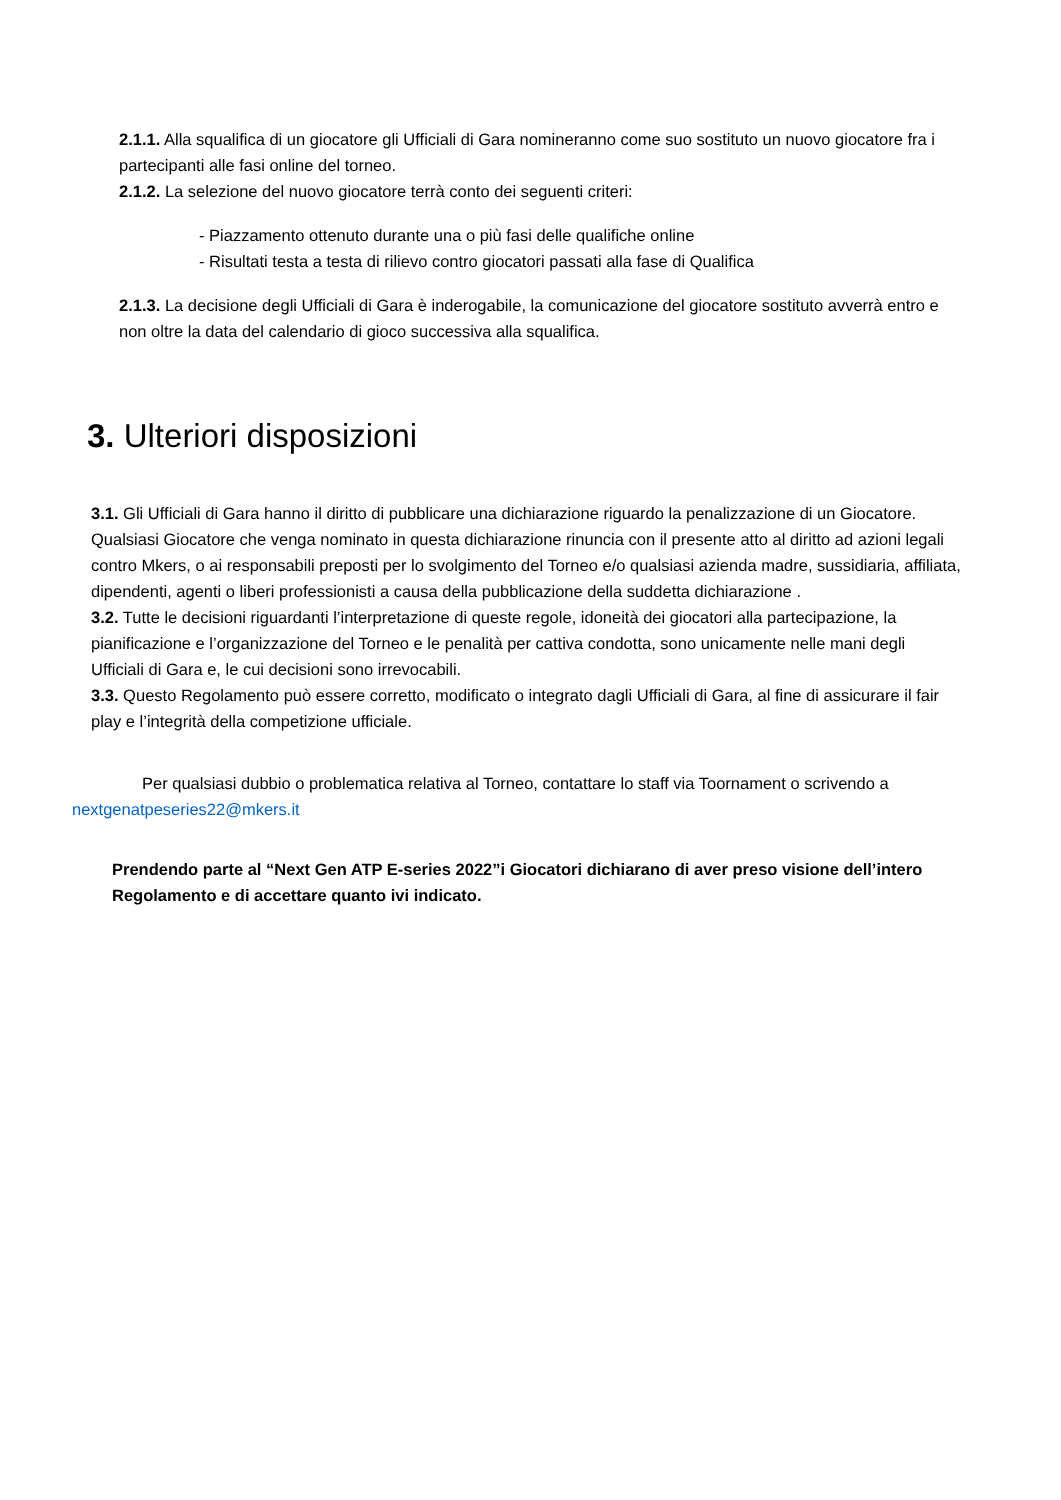2.1.1. Alla squalifica di un giocatore gli Ufficiali di Gara nomineranno come suo sostituto un nuovo giocatore fra i partecipanti alle fasi online del torneo.
2.1.2. La selezione del nuovo giocatore terrà conto dei seguenti criteri:
- Piazzamento ottenuto durante una o più fasi delle qualifiche online
- Risultati testa a testa di rilievo contro giocatori passati alla fase di Qualifica
2.1.3. La decisione degli Ufficiali di Gara è inderogabile, la comunicazione del giocatore sostituto avverrà entro e non oltre la data del calendario di gioco successiva alla squalifica.
3. Ulteriori disposizioni
3.1. Gli Ufficiali di Gara hanno il diritto di pubblicare una dichiarazione riguardo la penalizzazione di un Giocatore. Qualsiasi Giocatore che venga nominato in questa dichiarazione rinuncia con il presente atto al diritto ad azioni legali contro Mkers, o ai responsabili preposti per lo svolgimento del Torneo e/o qualsiasi azienda madre, sussidiaria, affiliata, dipendenti, agenti o liberi professionisti a causa della pubblicazione della suddetta dichiarazione .
3.2. Tutte le decisioni riguardanti l’interpretazione di queste regole, idoneità dei giocatori alla partecipazione, la pianificazione e l’organizzazione del Torneo e le penalità per cattiva condotta, sono unicamente nelle mani degli Ufficiali di Gara e, le cui decisioni sono irrevocabili.
3.3. Questo Regolamento può essere corretto, modificato o integrato dagli Ufficiali di Gara, al fine di assicurare il fair play e l’integrità della competizione ufficiale.
Per qualsiasi dubbio o problematica relativa al Torneo, contattare lo staff via Toornament o scrivendo a nextgenatpeseries22@mkers.it
Prendendo parte al “Next Gen ATP E-series 2022”i Giocatori dichiarano di aver preso visione dell’intero Regolamento e di accettare quanto ivi indicato.